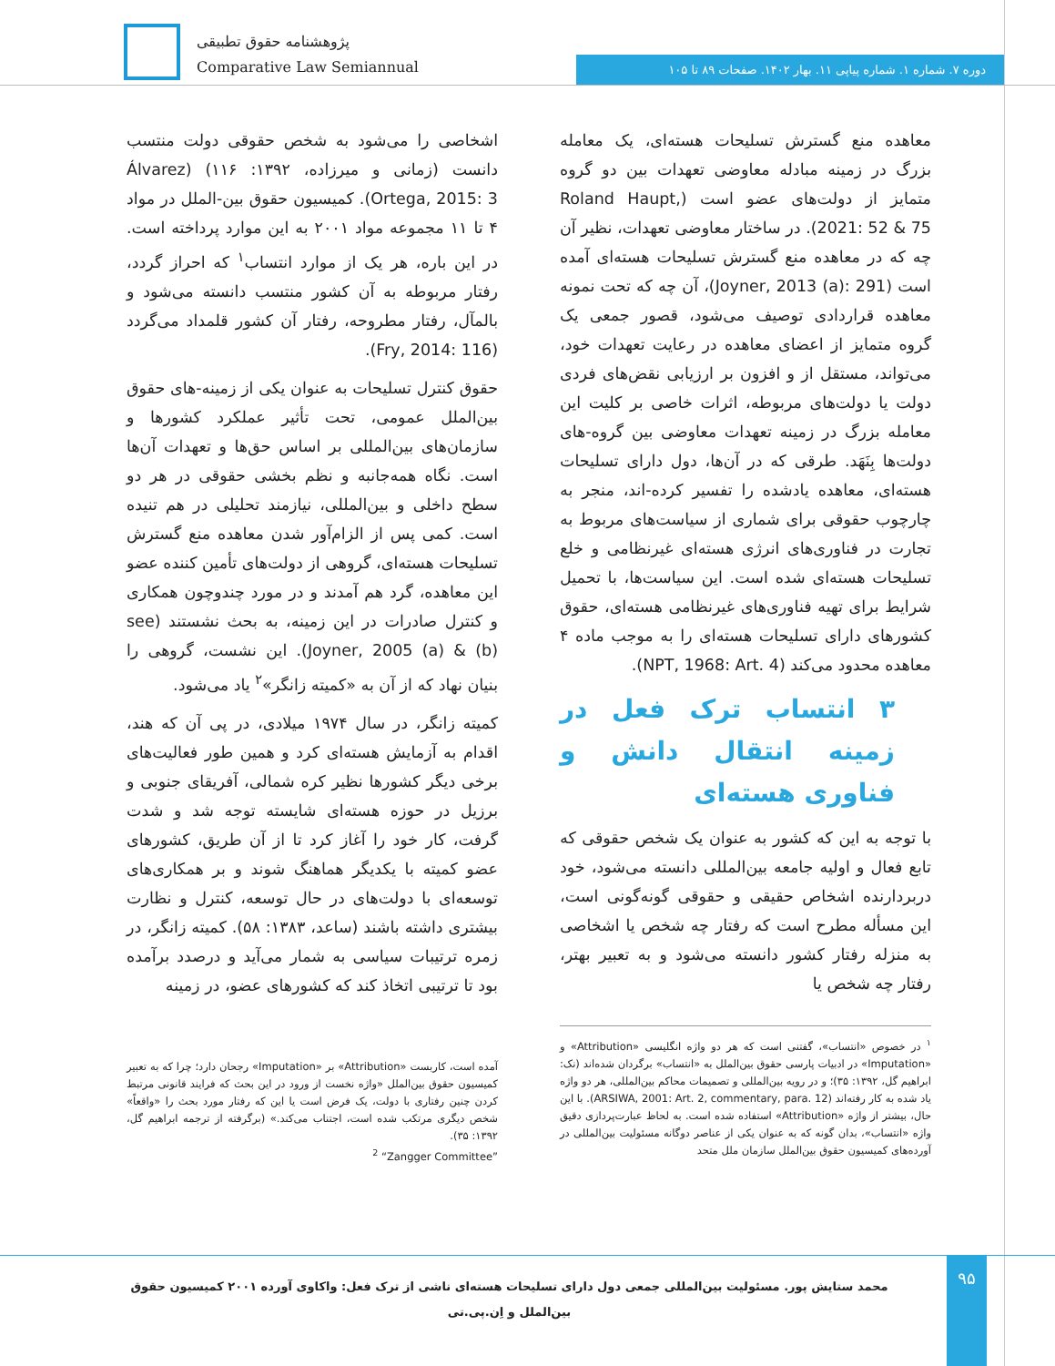پژوهشنامه حقوق تطبیقی
Comparative Law Semiannual
دوره ۷. شماره ۱. شماره پیاپی ۱۱. بهار ۱۴۰۲. صفحات ۸۹ تا ۱۰۵
معاهده منع گسترش تسلیحات هسته‌ای، یک معامله بزرگ در زمینه مبادله معاوضی تعهدات بین دو گروه متمایز از دولت‌های عضو است (Roland Haupt, 2021: 52 & 75). در ساختار معاوضی تعهدات، نظیر آن چه که در معاهده منع گسترش تسلیحات هسته‌ای آمده است (Joyner, 2013 (a): 291)، آن چه که تحت نمونه معاهده قراردادی توصیف می‌شود، قصور جمعی یک گروه متمایز از اعضای معاهده در رعایت تعهدات خود، می‌تواند، مستقل از و افزون بر ارزیابی نقض‌های فردی دولت یا دولت‌های مربوطه، اثرات خاصی بر کلیت این معامله بزرگ در زمینه تعهدات معاوضی بین گروه-های دولت‌ها بِنَهَد. طرقی که در آن‌ها، دول دارای تسلیحات هسته‌ای، معاهده یادشده را تفسیر کرده-اند، منجر به چارچوب حقوقی برای شماری از سیاست‌های مربوط به تجارت در فناوری‌های انرژی هسته‌ای غیرنظامی و خلع تسلیحات هسته‌ای شده است. این سیاست‌ها، با تحمیل شرایط برای تهیه فناوری‌های غیرنظامی هسته‌ای، حقوق کشورهای دارای تسلیحات هسته‌ای را به موجب ماده ۴ معاهده محدود می‌کند (NPT, 1968: Art. 4).
۳ انتساب ترک فعل در زمینه انتقال دانش و فناوری هسته‌ای
با توجه به این که کشور به عنوان یک شخص حقوقی که تابع فعال و اولیه جامعه بین‌المللی دانسته می‌شود، خود دربردارنده اشخاص حقیقی و حقوقی گونه‌گونی است، این مسأله مطرح است که رفتار چه شخص یا اشخاصی به منزله رفتار کشور دانسته می‌شود و به تعبیر بهتر، رفتار چه شخص یا
<sup>۱</sup> در خصوص «انتساب»، گفتنی است که هر دو واژه انگلیسی «Attribution» و «Imputation» در ادبیات پارسی حقوق بین‌الملل به «انتساب» برگردان شده‌اند (نک: ابراهیم گل، ۱۳۹۲: ۳۵)؛ و در رویه بین‌المللی و تصمیمات محاکم بین‌المللی، هر دو واژه یاد شده به کار رفته‌اند (ARSIWA, 2001: Art. 2, commentary, para. 12). با این حال، بیشتر از واژه «Attribution» استفاده شده است. به لحاظ عبارت‌پردازی دقیق واژه «انتساب»، بدان گونه که به عنوان یکی از عناصر دوگانه مسئولیت بین‌المللی در آورده‌های کمیسیون حقوق بین‌الملل سازمان ملل متحد
اشخاصی را می‌شود به شخص حقوقی دولت منتسب دانست (زمانی و میرزاده، ۱۳۹۲: ۱۱۶) (Álvarez Ortega, 2015: 3). کمیسیون حقوق بین-الملل در مواد ۴ تا ۱۱ مجموعه مواد ۲۰۰۱ به این موارد پرداخته است. در این باره، هر یک از موارد انتساب<sup>۱</sup> که احراز گردد، رفتار مربوطه به آن کشور منتسب دانسته می‌شود و بالمآل، رفتار مطروحه، رفتار آن کشور قلمداد می‌گردد (Fry, 2014: 116).
حقوق کنترل تسلیحات به عنوان یکی از زمینه-های حقوق بین‌الملل عمومی، تحت تأثیر عملکرد کشورها و سازمان‌های بین‌المللی بر اساس حق‌ها و تعهدات آن‌ها است. نگاه همه‌جانبه و نظم بخشی حقوقی در هر دو سطح داخلی و بین‌المللی، نیازمند تحلیلی در هم تنیده است. کمی پس از الزام‌آور شدن معاهده منع گسترش تسلیحات هسته‌ای، گروهی از دولت‌های تأمین کننده عضو این معاهده، گرد هم آمدند و در مورد چندوچون همکاری و کنترل صادرات در این زمینه، به بحث نشستند (see Joyner, 2005 (a) & (b)). این نشست، گروهی را بنیان نهاد که از آن به «کمیته زانگر»<sup>۲</sup> یاد می‌شود.
کمیته زانگر، در سال ۱۹۷۴ میلادی، در پی آن که هند، اقدام به آزمایش هسته‌ای کرد و همین طور فعالیت‌های برخی دیگر کشورها نظیر کره شمالی، آفریقای جنوبی و برزیل در حوزه هسته‌ای شایسته توجه شد و شدت گرفت، کار خود را آغاز کرد تا از آن طریق، کشورهای عضو کمیته با یکدیگر هماهنگ شوند و بر همکاری‌های توسعه‌ای با دولت‌های در حال توسعه، کنترل و نظارت بیشتری داشته باشند (ساعد، ۱۳۸۳: ۵۸). کمیته زانگر، در زمره ترتیبات سیاسی به شمار می‌آید و درصدد برآمده بود تا ترتیبی اتخاذ کند که کشورهای عضو، در زمینه
آمده است، کاربست «Attribution» بر «Imputation» رجحان دارد؛ چرا که به تعبیر کمیسیون حقوق بین‌الملل «واژه نخست از ورود در این بحث که فرایند قانونی مرتبط کردن چنین رفتاری با دولت، یک فرض است یا این که رفتار مورد بحث را «واقعاً» شخص دیگری مرتکب شده است، اجتناب می‌کند.» (برگرفته از ترجمه ابراهیم گل، ۱۳۹۲: ۳۵).
<sup>2</sup> “Zangger Committee”
۹۵
محمد ستایش پور. مسئولیت بین‌المللی جمعی دول دارای تسلیحات هسته‌ای ناشی از ترک فعل: واکاوی آورده ۲۰۰۱ کمیسیون حقوق بین‌الملل و اِن.پی.تی